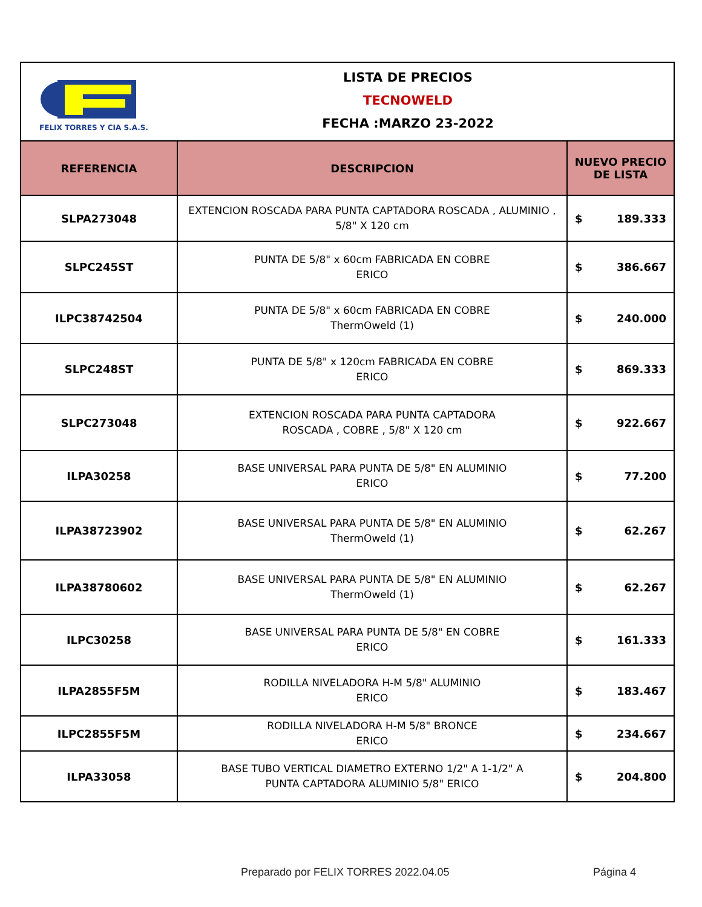FELIX TORRES Y CIA S.A.S.
LISTA DE PRECIOS
TECNOWELD
FECHA :MARZO 23-2022
| REFERENCIA | DESCRIPCION | NUEVO PRECIO DE LISTA |
| --- | --- | --- |
| SLPA273048 | EXTENCION ROSCADA PARA PUNTA CAPTADORA ROSCADA , ALUMINIO , 5/8" X 120 cm | $ 189.333 |
| SLPC245ST | PUNTA DE 5/8" x 60cm FABRICADA EN COBRE ERICO | $ 386.667 |
| ILPC38742504 | PUNTA DE 5/8" x 60cm FABRICADA EN COBRE ThermOweld (1) | $ 240.000 |
| SLPC248ST | PUNTA DE 5/8" x 120cm FABRICADA EN COBRE ERICO | $ 869.333 |
| SLPC273048 | EXTENCION ROSCADA PARA PUNTA CAPTADORA ROSCADA , COBRE , 5/8" X 120 cm | $ 922.667 |
| ILPA30258 | BASE UNIVERSAL PARA PUNTA DE 5/8" EN ALUMINIO ERICO | $ 77.200 |
| ILPA38723902 | BASE UNIVERSAL PARA PUNTA DE 5/8" EN ALUMINIO ThermOweld (1) | $ 62.267 |
| ILPA38780602 | BASE UNIVERSAL PARA PUNTA DE 5/8" EN ALUMINIO ThermOweld (1) | $ 62.267 |
| ILPC30258 | BASE UNIVERSAL PARA PUNTA DE 5/8" EN COBRE ERICO | $ 161.333 |
| ILPA2855F5M | RODILLA NIVELADORA H-M 5/8" ALUMINIO ERICO | $ 183.467 |
| ILPC2855F5M | RODILLA NIVELADORA H-M 5/8" BRONCE ERICO | $ 234.667 |
| ILPA33058 | BASE TUBO VERTICAL DIAMETRO EXTERNO 1/2" A 1-1/2" A PUNTA CAPTADORA ALUMINIO 5/8" ERICO | $ 204.800 |
Preparado por FELIX TORRES 2022.04.05
Página 4